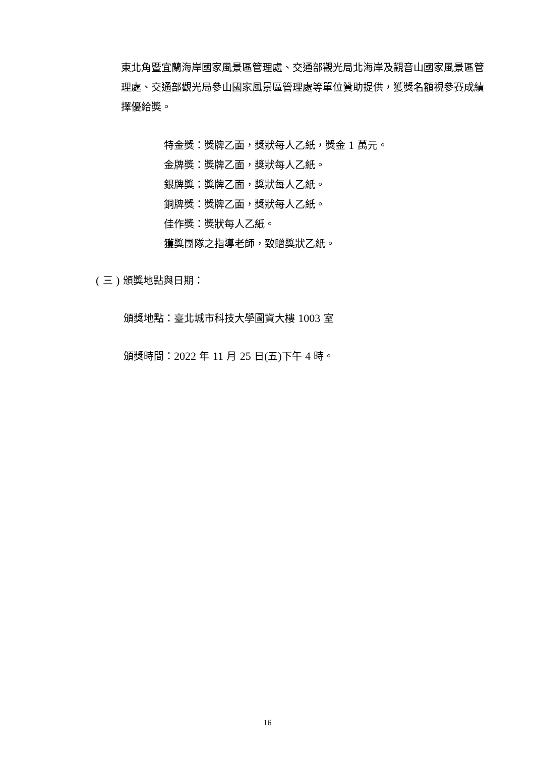東北角暨宜蘭海岸國家風景區管理處、交通部觀光局北海岸及觀音山國家風景區管理處、交通部觀光局參山國家風景區管理處等單位贊助提供，獲獎名額視參賽成績擇優給獎。
特金獎：獎牌乙面，獎狀每人乙紙，獎金 1 萬元。
金牌獎：獎牌乙面，獎狀每人乙紙。
銀牌獎：獎牌乙面，獎狀每人乙紙。
銅牌獎：獎牌乙面，獎狀每人乙紙。
佳作獎：獎狀每人乙紙。
獲獎團隊之指導老師，致贈獎狀乙紙。
( 三 ) 頒獎地點與日期：
頒獎地點：臺北城市科技大學圖資大樓 1003 室
頒獎時間：2022 年 11 月 25 日(五) 下午 4 時。
16